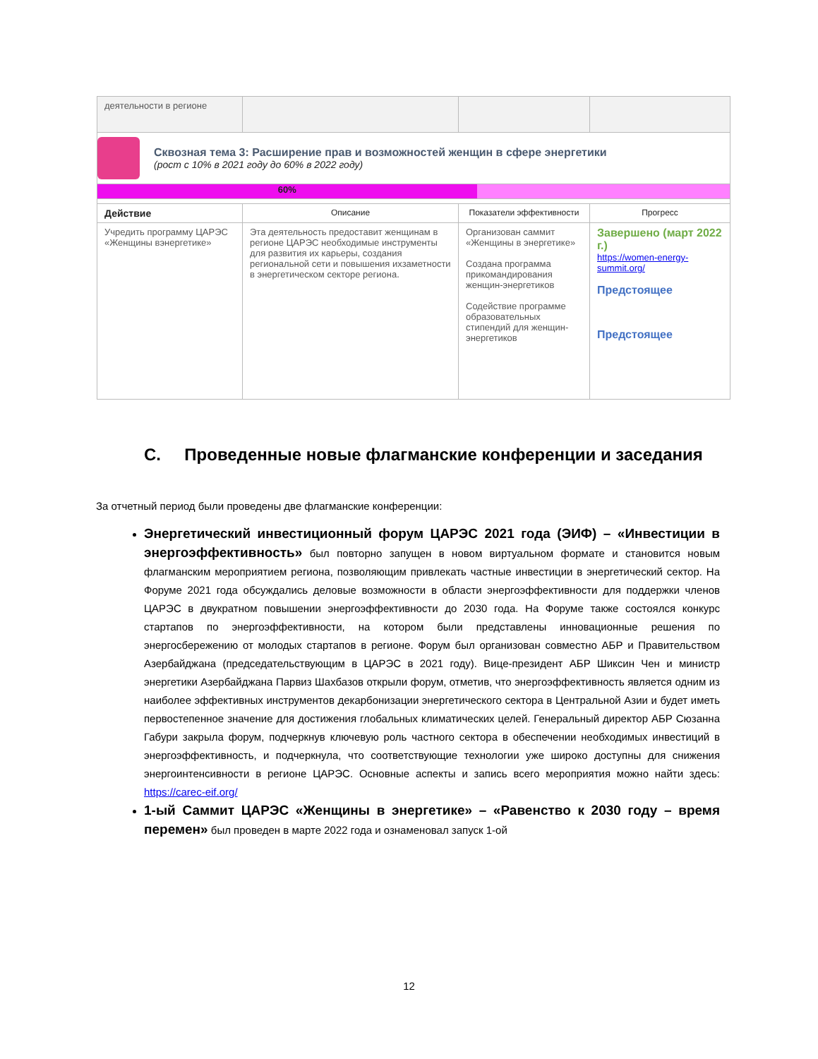| деятельности в регионе | | | |
| Сквозная тема 3: Расширение прав и возможностей женщин в сфере энергетики (рост с 10% в 2021 году до 60% в 2022 году) | | | |
| 60% | | | |
| Действие | Описание | Показатели эффективности | Прогресс |
| Учредить программу ЦАРЭС «Женщины вэнергетике» | Эта деятельность предоставит женщинам в регионе ЦАРЭС необходимые инструменты для развития их карьеры, создания региональной сети и повышения ихзаметности в энергетическом секторе региона. | Организован саммит «Женщины в энергетике» Создана программа прикомандирования женщин-энергетиков Содействие программе образовательных стипендий для женщин-энергетиков | Завершено (март 2022 г.) https://women-energy-summit.org/ Предстоящее Предстоящее |
С. Проведенные новые флагманские конференции и заседания
За отчетный период были проведены две флагманские конференции:
Энергетический инвестиционный форум ЦАРЭС 2021 года (ЭИФ) – «Инвестиции в энергоэффективность» был повторно запущен в новом виртуальном формате и становится новым флагманским мероприятием региона, позволяющим привлекать частные инвестиции в энергетический сектор. На Форуме 2021 года обсуждались деловые возможности в области энергоэффективности для поддержки членов ЦАРЭС в двукратном повышении энергоэффективности до 2030 года. На Форуме также состоялся конкурс стартапов по энергоэффективности, на котором были представлены инновационные решения по энергосбережению от молодых стартапов в регионе. Форум был организован совместно АБР и Правительством Азербайджана (председательствующим в ЦАРЭС в 2021 году). Вице-президент АБР Шиксин Чен и министр энергетики Азербайджана Парвиз Шахбазов открыли форум, отметив, что энергоэффективность является одним из наиболее эффективных инструментов декарбонизации энергетического сектора в Центральной Азии и будет иметь первостепенное значение для достижения глобальных климатических целей. Генеральный директор АБР Сюзанна Габури закрыла форум, подчеркнув ключевую роль частного сектора в обеспечении необходимых инвестиций в энергоэффективность, и подчеркнула, что соответствующие технологии уже широко доступны для снижения энергоинтенсивности в регионе ЦАРЭС. Основные аспекты и запись всего мероприятия можно найти здесь: https://carec-eif.org/
1-ый Саммит ЦАРЭС «Женщины в энергетике» – «Равенство к 2030 году – время перемен» был проведен в марте 2022 года и ознаменовал запуск 1-ой
12